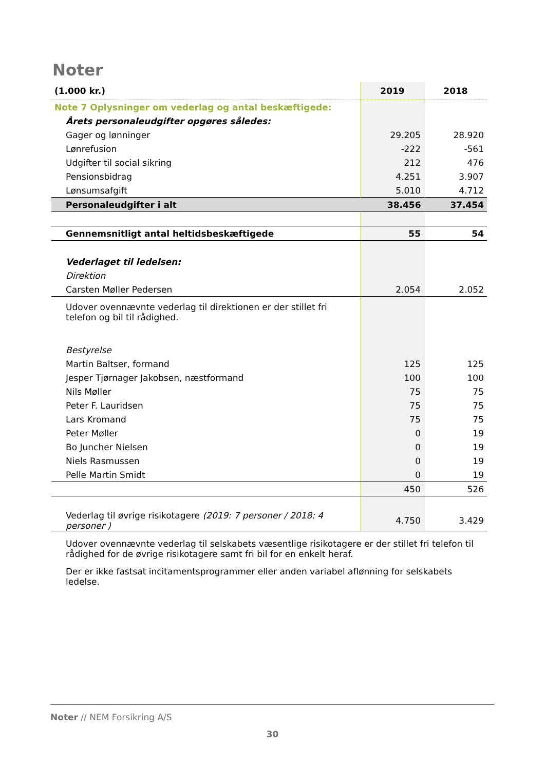Noter
| (1.000 kr.) | 2019 | 2018 |
| --- | --- | --- |
| Note 7 Oplysninger om vederlag og antal beskæftigede: | | |
| Årets personaleudgifter opgøres således: | | |
| Gager og lønninger | 29.205 | 28.920 |
| Lønrefusion | -222 | -561 |
| Udgifter til social sikring | 212 | 476 |
| Pensionsbidrag | 4.251 | 3.907 |
| Lønsumsafgift | 5.010 | 4.712 |
| Personaleudgifter i alt | 38.456 | 37.454 |
| Gennemsnitligt antal heltidsbeskæftigede | 55 | 54 |
| Vederlaget til ledelsen: | | |
| Direktion | | |
| Carsten Møller Pedersen | 2.054 | 2.052 |
| Udover ovennævnte vederlag til direktionen er der stillet fri telefon og bil til rådighed. | | |
| Bestyrelse | | |
| Martin Baltser, formand | 125 | 125 |
| Jesper Tjørnager Jakobsen, næstformand | 100 | 100 |
| Nils Møller | 75 | 75 |
| Peter F. Lauridsen | 75 | 75 |
| Lars Kromand | 75 | 75 |
| Peter Møller | 0 | 19 |
| Bo Juncher Nielsen | 0 | 19 |
| Niels Rasmussen | 0 | 19 |
| Pelle Martin Smidt | 0 | 19 |
| | 450 | 526 |
| Vederlag til øvrige risikotagere (2019: 7 personer / 2018: 4 personer ) | 4.750 | 3.429 |
| Udover ovennævnte vederlag til selskabets væsentlige risikotagere er der stillet fri telefon til rådighed for de øvrige risikotagere samt fri bil for en enkelt heraf. | | |
| Der er ikke fastsat incitamentsprogrammer eller anden variabel aflønning for selskabets ledelse. | | |
Noter // NEM Forsikring A/S
30